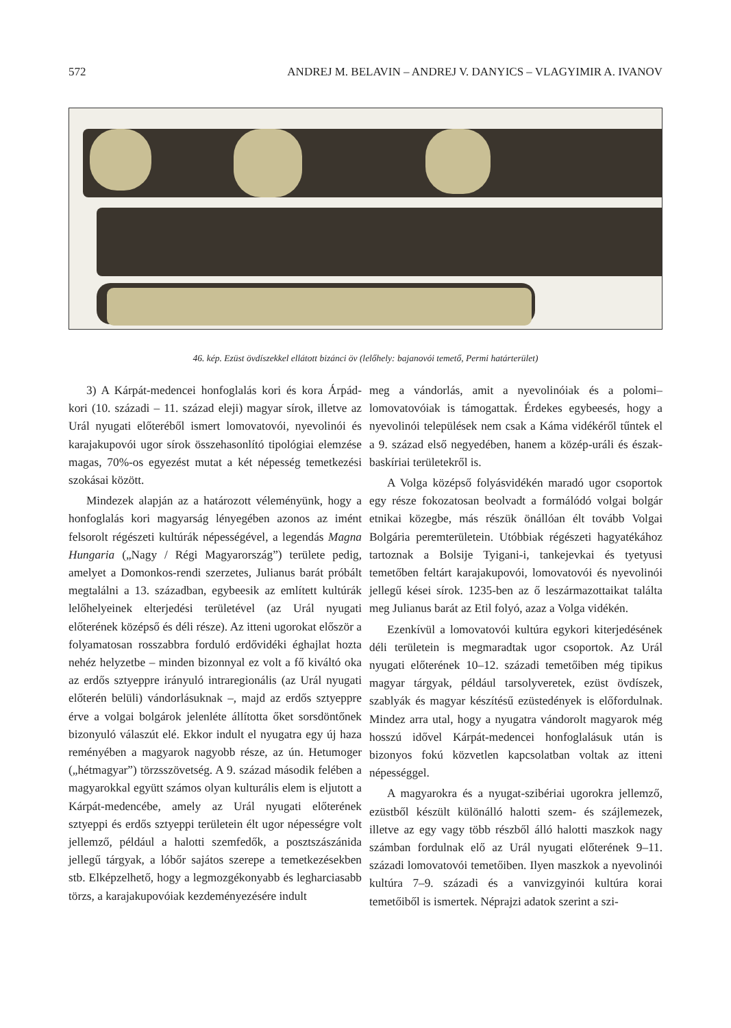572 ANDREJ M. BELAVIN – ANDREJ V. DANYICS – VLAGYIMIR A. IVANOV
46. kép. Ezüst övdíszekkel ellátott bizánci öv (lelőhely: bajanovói temető, Permi határterület)
3) A Kárpát-medencei honfoglalás kori és kora Árpád-kori (10. századi – 11. század eleji) magyar sírok, illetve az Urál nyugati előteréből ismert lomovatovói, nyevolinói és karajakupovói ugor sírok összehasonlító tipológiai elemzése magas, 70%-os egyezést mutat a két népesség temetkezési szokásai között.
Mindezek alapján az a határozott véleményünk, hogy a honfoglalás kori magyarság lényegében azonos az imént felsorolt régészeti kultúrák népességével, a legendás Magna Hungaria („Nagy / Régi Magyarország”) területe pedig, amelyet a Domonkos-rendi szerzetes, Julianus barát próbált megtalálni a 13. században, egybeesik az említett kultúrák lelőhelyeinek elterjedési területével (az Urál nyugati előterének középső és déli része). Az itteni ugorokat először a folyamatosan rosszabbra forduló erdővidéki éghajlat hozta nehéz helyzetbe – minden bizonnyal ez volt a fő kiváltó oka az erdős sztyeppre irányuló intraregionális (az Urál nyugati előterén belüli) vándorlásuknak –, majd az erdős sztyeppre érve a volgai bolgárok jelenléte állította őket sorsdöntőnek bizonyuló válaszút elé. Ekkor indult el nyugatra egy új haza reményében a magyarok nagyobb része, az ún. Hetumoger („hétmagyar”) törzsszövetség. A 9. század második felében a magyarokkal együtt számos olyan kulturális elem is eljutott a Kárpát-medencébe, amely az Urál nyugati előterének sztyeppi és erdős sztyeppi területein élt ugor népességre volt jellemző, például a halotti szemfedők, a posztszászánida jellegű tárgyak, a lóbőr sajátos szerepe a temetkezésekben stb. Elképzelhető, hogy a legmozgékonyabb és legharciasabb törzs, a karajakupovóiak kezdeményezésére indult
meg a vándorlás, amit a nyevolinóiak és a polomi–lomovatovóiak is támogattak. Érdekes egybeesés, hogy a nyevolinói települések nem csak a Káma vidékéről tűntek el a 9. század első negyedében, hanem a közép-uráli és észak-baskíriai területekről is.
A Volga középső folyásvidékén maradó ugor csoportok egy része fokozatosan beolvadt a formálódó volgai bolgár etnikai közegbe, más részük önállóan élt tovább Volgai Bolgária peremterületein. Utóbbiak régészeti hagyatékához tartoznak a Bolsije Tyigani-i, tankejevkai és tyetyusi temetőben feltárt karajakupovói, lomovatovói és nyevolinói jellegű kései sírok. 1235-ben az ő leszármazottaikat találta meg Julianus barát az Etil folyó, azaz a Volga vidékén.
Ezenkívül a lomovatovói kultúra egykori kiterjedésének déli területein is megmaradtak ugor csoportok. Az Urál nyugati előterének 10–12. századi temetőiben még tipikus magyar tárgyak, például tarsolyveretek, ezüst övdíszek, szablyák és magyar készítésű ezüstedények is előfordulnak. Mindez arra utal, hogy a nyugatra vándorolt magyarok még hosszú idővel Kárpát-medencei honfoglalásuk után is bizonyos fokú közvetlen kapcsolatban voltak az itteni népességgel.
A magyarokra és a nyugat-szibériai ugorokra jellemző, ezüstből készült különálló halotti szem- és szájlemezek, illetve az egy vagy több részből álló halotti maszkok nagy számban fordulnak elő az Urál nyugati előterének 9–11. századi lomovatovói temetőiben. Ilyen maszkok a nyevolinói kultúra 7–9. századi és a vanvizgyinói kultúra korai temetőiből is ismertek. Néprajzi adatok szerint a szi-